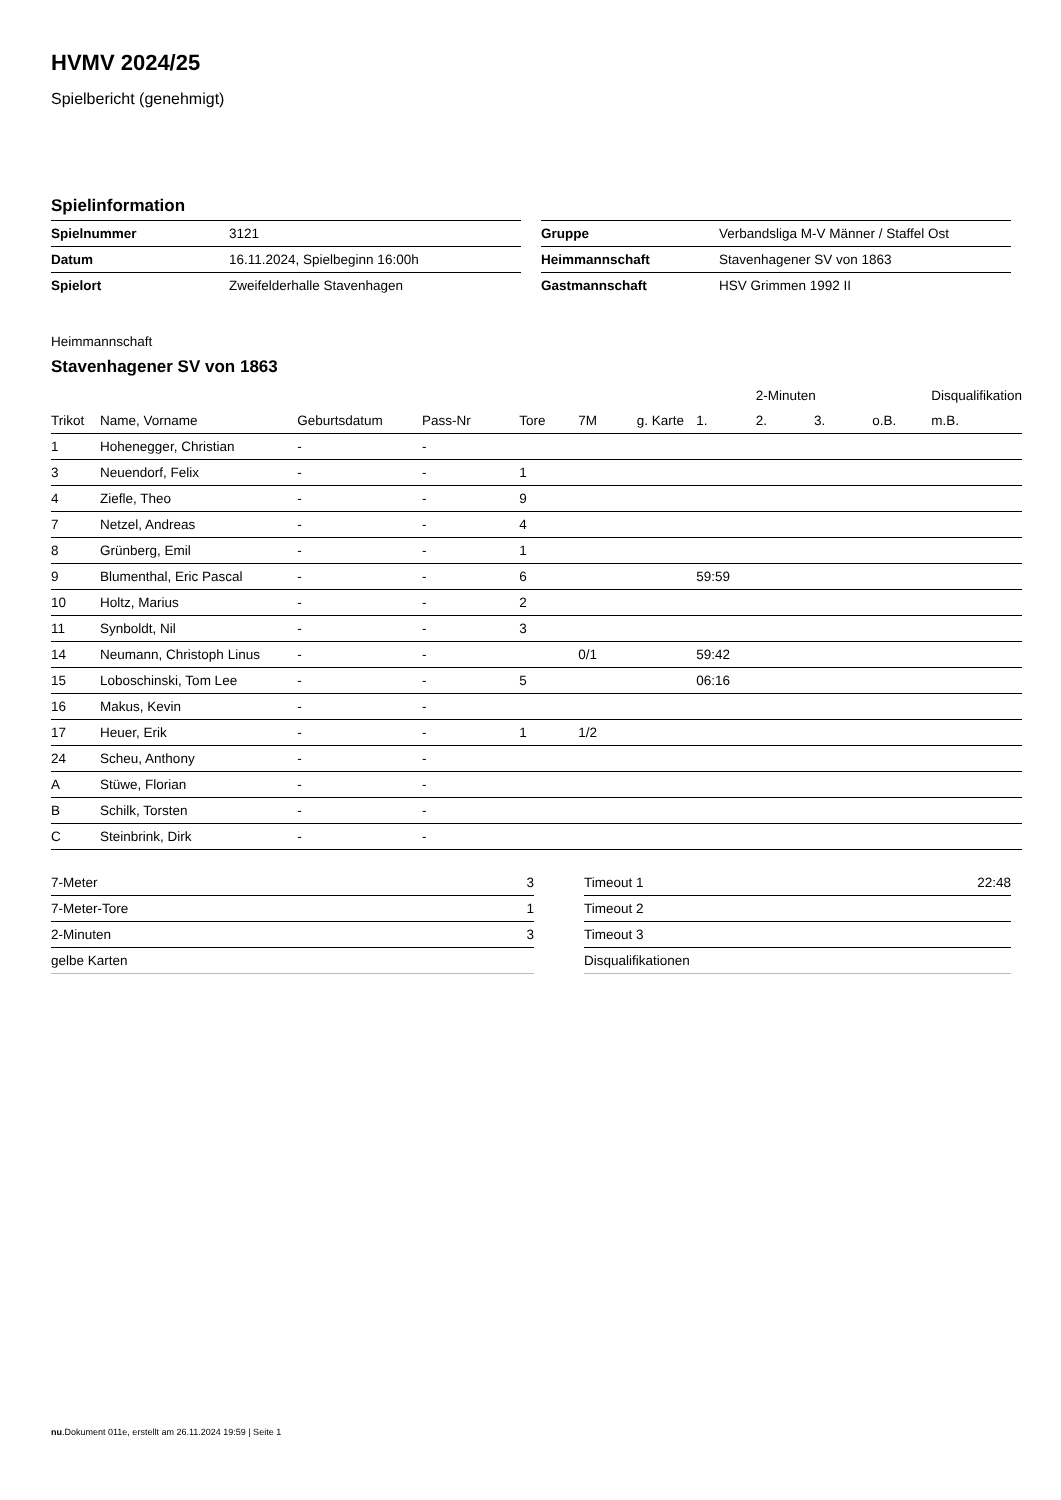HVMV 2024/25
Spielbericht (genehmigt)
Spielinformation
| Spielnummer | 3121 |
| Datum | 16.11.2024, Spielbeginn 16:00h |
| Spielort | Zweifelderhalle Stavenhagen |
| Gruppe | Verbandsliga M-V Männer / Staffel Ost |
| Heimmannschaft | Stavenhagener SV von 1863 |
| Gastmannschaft | HSV Grimmen 1992 II |
Heimmannschaft
Stavenhagener SV von 1863
| | | | | | | | | 2-Minuten | | | Disqualifikation |
| --- | --- | --- | --- | --- | --- | --- | --- | --- | --- | --- | --- |
| Trikot | Name, Vorname | Geburtsdatum | Pass-Nr | Tore | 7M | g. Karte | 1. | 2. | 3. | o.B. | m.B. |
| 1 | Hohenegger, Christian | - | - | | | | | | | | |
| 3 | Neuendorf, Felix | - | - | 1 | | | | | | | |
| 4 | Ziefle, Theo | - | - | 9 | | | | | | | |
| 7 | Netzel, Andreas | - | - | 4 | | | | | | | |
| 8 | Grünberg, Emil | - | - | 1 | | | | | | | |
| 9 | Blumenthal, Eric Pascal | - | - | 6 | | | 59:59 | | | | |
| 10 | Holtz, Marius | - | - | 2 | | | | | | | |
| 11 | Synboldt, Nil | - | - | 3 | | | | | | | |
| 14 | Neumann, Christoph Linus | - | - | | 0/1 | | 59:42 | | | | |
| 15 | Loboschinski, Tom Lee | - | - | 5 | | | 06:16 | | | | |
| 16 | Makus, Kevin | - | - | | | | | | | | |
| 17 | Heuer, Erik | - | - | 1 | 1/2 | | | | | | |
| 24 | Scheu, Anthony | - | - | | | | | | | | |
| A | Stüwe, Florian | - | - | | | | | | | | |
| B | Schilk, Torsten | - | - | | | | | | | | |
| C | Steinbrink, Dirk | - | - | | | | | | | | |
| 7-Meter | 3 |
| 7-Meter-Tore | 1 |
| 2-Minuten | 3 |
| gelbe Karten | |
| Timeout 1 | 22:48 |
| Timeout 2 | |
| Timeout 3 | |
| Disqualifikationen | |
nu.Dokument 011e, erstellt am 26.11.2024 19:59 | Seite 1